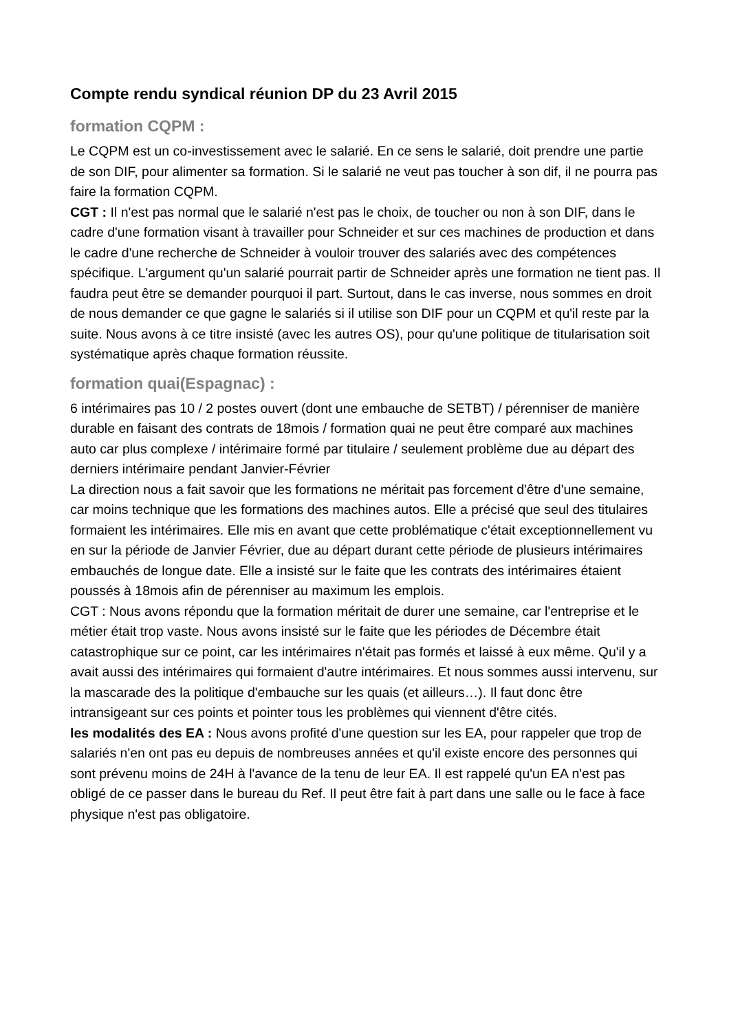Compte rendu syndical réunion DP du 23 Avril 2015
formation CQPM :
Le CQPM est un co-investissement avec le salarié. En ce sens le salarié, doit prendre une partie de son DIF, pour alimenter sa formation. Si le salarié ne veut pas toucher à son dif, il ne pourra pas faire la formation CQPM.
CGT : Il n'est pas normal que le salarié n'est pas le choix, de toucher ou non à son DIF, dans le cadre d'une formation visant à travailler pour Schneider et sur ces machines de production et dans le cadre d'une recherche de Schneider à vouloir trouver des salariés avec des compétences spécifique. L'argument qu'un salarié pourrait partir de Schneider après une formation ne tient pas. Il faudra peut être se demander pourquoi il part. Surtout, dans le cas inverse, nous sommes en droit de nous demander ce que gagne le salariés si il utilise son DIF pour un CQPM et qu'il reste par la suite. Nous avons à ce titre insisté (avec les autres OS), pour qu'une politique de titularisation soit systématique après chaque formation réussite.
formation quai(Espagnac) :
6 intérimaires pas 10 / 2 postes ouvert (dont une embauche de SETBT) / pérenniser de manière durable en faisant des contrats de 18mois / formation quai ne peut être comparé aux machines auto car plus complexe / intérimaire formé par titulaire / seulement problème due au départ des derniers intérimaire pendant Janvier-Février
La direction nous a fait savoir que les formations ne méritait pas forcement d'être d'une semaine, car moins technique que les formations des machines autos. Elle a précisé que seul des titulaires formaient les intérimaires. Elle mis en avant que cette problématique c'était exceptionnellement vu en sur la période de Janvier Février, due au départ durant cette période de plusieurs intérimaires embauchés de longue date. Elle a insisté sur le faite que les contrats des intérimaires étaient poussés à 18mois afin de pérenniser au maximum les emplois.
CGT : Nous avons répondu que la formation méritait de durer une semaine, car l'entreprise et le métier était trop vaste. Nous avons insisté sur le faite que les périodes de Décembre était catastrophique sur ce point, car les intérimaires n'était pas formés et laissé à eux même. Qu'il y a avait aussi des intérimaires qui formaient d'autre intérimaires. Et nous sommes aussi intervenu, sur la mascarade des la politique d'embauche sur les quais (et ailleurs…). Il faut donc être intransigeant sur ces points et pointer tous les problèmes qui viennent d'être cités.
les modalités des EA : Nous avons profité d'une question sur les EA, pour rappeler que trop de salariés n'en ont pas eu depuis de nombreuses années et qu'il existe encore des personnes qui sont prévenu moins de 24H à l'avance de la tenu de leur EA. Il est rappelé qu'un EA n'est pas obligé de ce passer dans le bureau du Ref. Il peut être fait à part dans une salle ou le face à face physique n'est pas obligatoire.